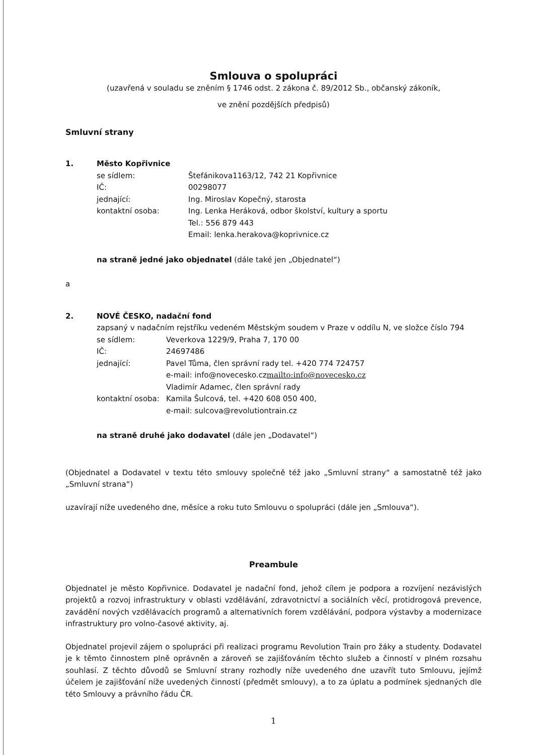Smlouva o spolupráci
(uzavřená v souladu se zněním § 1746 odst. 2 zákona č. 89/2012 Sb., občanský zákoník,
ve znění pozdějších předpisů)
Smluvní strany
1. Město Kopřivnice
se sídlem: Štefánikova1163/12, 742 21 Kopřivnice
IČ: 00298077
jednající: Ing. Miroslav Kopečný, starosta
kontaktní osoba: Ing. Lenka Heráková, odbor školství, kultury a sportu
Tel.: 556 879 443
Email: lenka.herakova@koprivnice.cz
na straně jedné jako objednatel (dále také jen „Objednatel“)
a
2. NOVÉ ČESKO, nadační fond
zapsaný v nadačním rejstříku vedeném Městským soudem v Praze v oddílu N, ve složce číslo 794
se sídlem: Veverkova 1229/9, Praha 7, 170 00
IČ: 24697486
jednající: Pavel Tůma, člen správní rady tel. +420 774 724757
e-mail: info@novecesko.czmailto:info@novecesko.cz
Vladimír Adamec, člen správní rady
kontaktní osoba:
Kamila Šulcová, tel. +420 608 050 400,
e-mail: sulcova@revolutiontrain.cz
na straně druhé jako dodavatel (dále jen „Dodavatel“)
(Objednatel a Dodavatel v textu této smlouvy společně též jako „Smluvní strany“ a samostatně též jako „Smluvní strana“)
uzavírají níže uvedeného dne, měsíce a roku tuto Smlouvu o spolupráci (dále jen „Smlouva“).
Preambule
Objednatel je město Kopřivnice. Dodavatel je nadační fond, jehož cílem je podpora a rozvíjení nezávislých projektů a rozvoj infrastruktury v oblasti vzdělávání, zdravotnictví a sociálních věcí, protidrogová prevence, zavádění nových vzdělávacích programů a alternativních forem vzdělávání, podpora výstavby a modernizace infrastruktury pro volno-časové aktivity, aj.
Objednatel projevil zájem o spolupráci při realizaci programu Revolution Train pro žáky a studenty. Dodavatel je k těmto činnostem plně oprávněn a zároveň se zajišťováním těchto služeb a činností v plném rozsahu souhlasí. Z těchto důvodů se Smluvní strany rozhodly níže uvedeného dne uzavřít tuto Smlouvu, jejímž účelem je zajišťování níže uvedených činností (předmět smlouvy), a to za úplatu a podmínek sjednaných dle této Smlouvy a právního řádu ČR.
1